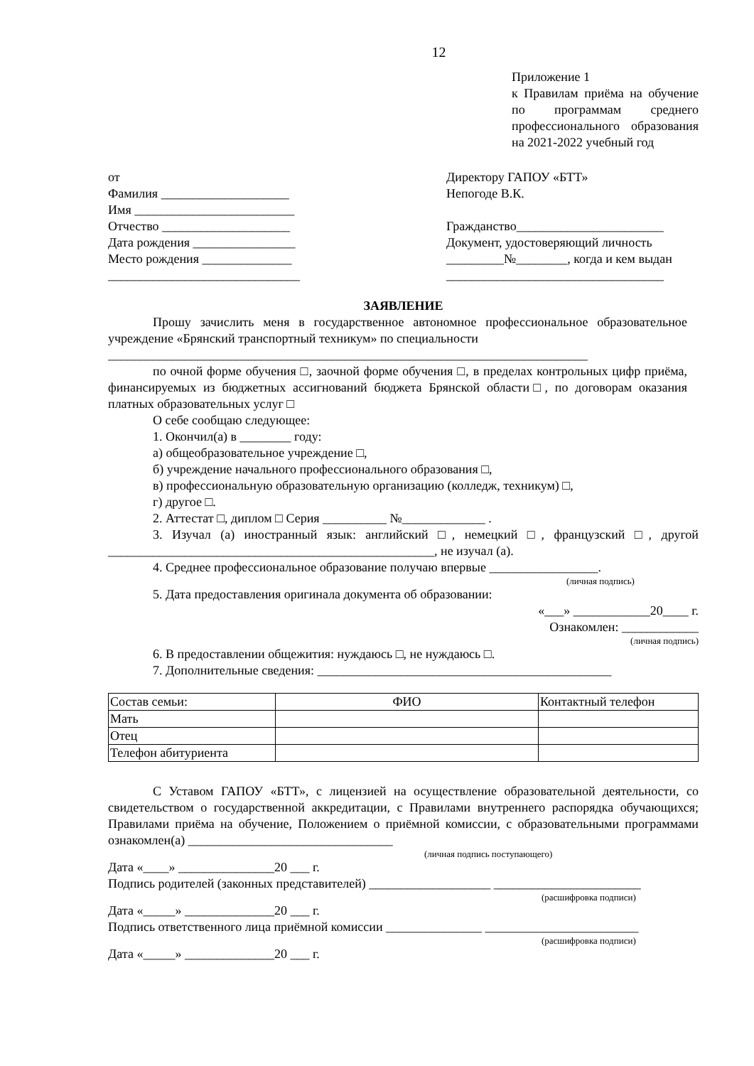12
Приложение 1
к Правилам приёма на обучение по программам среднего профессионального образования на 2021-2022 учебный год
от
Фамилия ____________________
Имя _________________________
Отчество ____________________
Дата рождения ________________
Место рождения ______________
______________________________
Директору ГАПОУ «БТТ»
Непогоде В.К.
Гражданство_______________________
Документ, удостоверяющий личность
_________№________, когда и кем выдан
__________________________________
ЗАЯВЛЕНИЕ
Прошу зачислить меня в государственное автономное профессиональное образовательное учреждение «Брянский транспортный техникум» по специальности
___________________________________________________________________________
по очной форме обучения □, заочной форме обучения □, в пределах контрольных цифр приёма, финансируемых из бюджетных ассигнований бюджета Брянской области□, по договорам оказания платных образовательных услуг □
О себе сообщаю следующее:
1. Окончил(а) в ________ году:
а) общеобразовательное учреждение □,
б) учреждение начального профессионального образования □,
в) профессиональную образовательную организацию (колледж, техникум) □,
г) другое □.
2. Аттестат □, диплом □ Серия __________ №_____________ .
3. Изучал (а) иностранный язык: английский □, немецкий □, французский □, другой ___________________________________________________, не изучал (а).
4. Среднее профессиональное образование получаю впервые _________________.
(личная подпись)
5. Дата предоставления оригинала документа об образовании:
«___» ____________20____ г.
Ознакомлен: ____________
(личная подпись)
6. В предоставлении общежития: нуждаюсь □, не нуждаюсь □.
7. Дополнительные сведения: ______________________________________________
| Состав семьи: | ФИО | Контактный телефон |
| Мать | | |
| Отец | | |
| Телефон абитуриента | | |
С Уставом ГАПОУ «БТТ», с лицензией на осуществление образовательной деятельности, со свидетельством о государственной аккредитации, с Правилами внутреннего распорядка обучающихся; Правилами приёма на обучение, Положением о приёмной комиссии, с образовательными программами ознакомлен(а) ________________________________
(личная подпись поступающего)
Дата «____» _______________20 ___ г.
Подпись родителей (законных представителей) ___________________ _______________________
(расшифровка подписи)
Дата «_____» ______________20 ___ г.
Подпись ответственного лица приёмной комиссии _______________ ________________________
(расшифровка подписи)
Дата «_____» ______________20 ___ г.